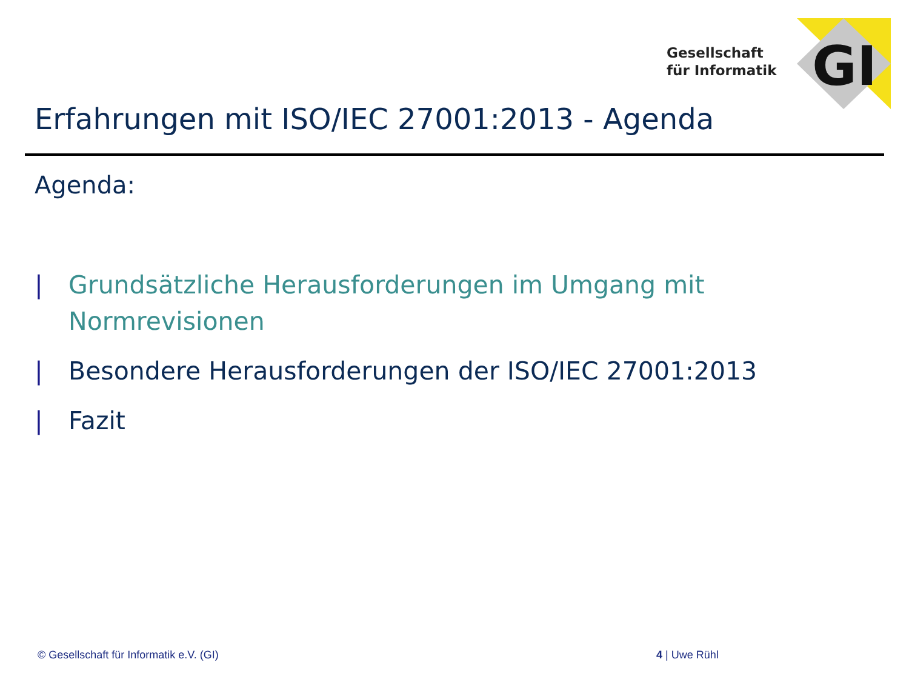Gesellschaft
für Informatik
GI
Erfahrungen mit ISO/IEC 27001:2013 - Agenda
Agenda:
| Grundsätzliche Herausforderungen im Umgang mit Normrevisionen
| Besondere Herausforderungen der ISO/IEC 27001:2013
| Fazit
© Gesellschaft für Informatik e.V. (GI)
4 | Uwe Rühl